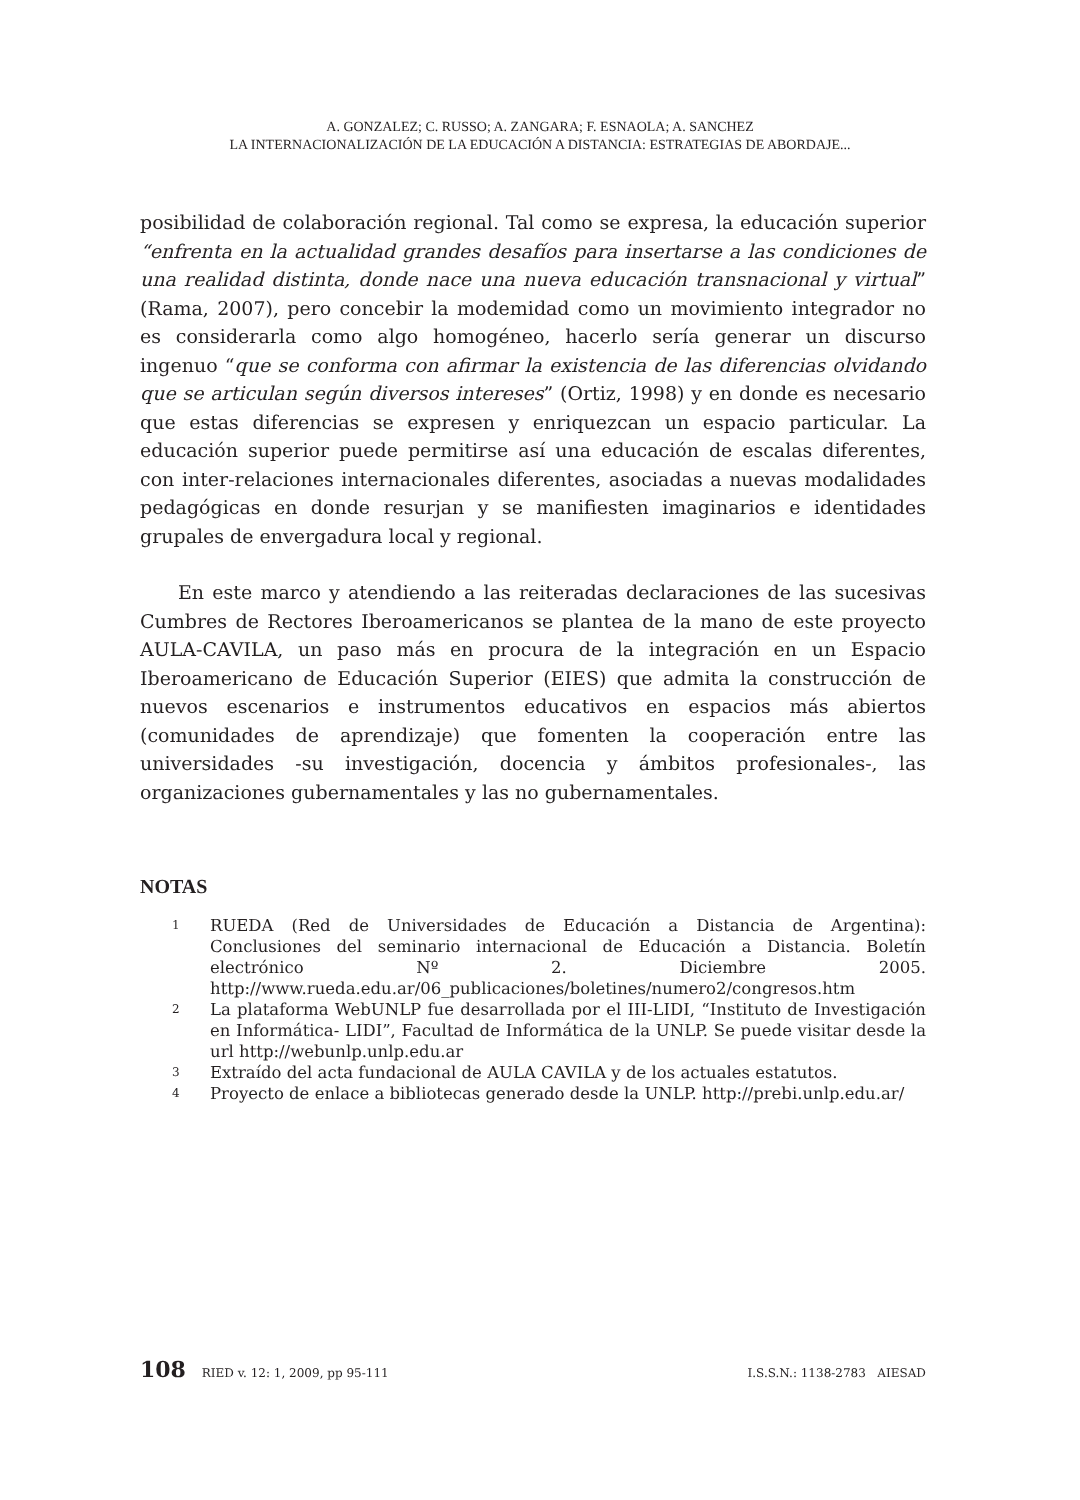A. GONZALEZ; C. RUSSO; A. ZANGARA; F. ESNAOLA; A. SANCHEZ
LA INTERNACIONALIZACIÓN DE LA EDUCACIÓN A DISTANCIA: ESTRATEGIAS DE ABORDAJE...
posibilidad de colaboración regional. Tal como se expresa, la educación superior “enfrenta en la actualidad grandes desafíos para insertarse a las condiciones de una realidad distinta, donde nace una nueva educación transnacional y virtual” (Rama, 2007), pero concebir la modemidad como un movimiento integrador no es considerarla como algo homogéneo, hacerlo sería generar un discurso ingenuo “que se conforma con afirmar la existencia de las diferencias olvidando que se articulan según diversos intereses” (Ortiz, 1998) y en donde es necesario que estas diferencias se expresen y enriquezcan un espacio particular. La educación superior puede permitirse así una educación de escalas diferentes, con inter-relaciones internacionales diferentes, asociadas a nuevas modalidades pedagógicas en donde resurjan y se manifiesten imaginarios e identidades grupales de envergadura local y regional.
En este marco y atendiendo a las reiteradas declaraciones de las sucesivas Cumbres de Rectores Iberoamericanos se plantea de la mano de este proyecto AULA-CAVILA, un paso más en procura de la integración en un Espacio Iberoamericano de Educación Superior (EIES) que admita la construcción de nuevos escenarios e instrumentos educativos en espacios más abiertos (comunidades de aprendizaje) que fomenten la cooperación entre las universidades -su investigación, docencia y ámbitos profesionales-, las organizaciones gubernamentales y las no gubernamentales.
NOTAS
1 RUEDA (Red de Universidades de Educación a Distancia de Argentina): Conclusiones del seminario internacional de Educación a Distancia. Boletín electrónico Nº 2. Diciembre 2005. http://www.rueda.edu.ar/06_publicaciones/boletines/numero2/congresos.htm
2 La plataforma WebUNLP fue desarrollada por el III-LIDI, “Instituto de Investigación en Informática- LIDI”, Facultad de Informática de la UNLP. Se puede visitar desde la url http://webunlp.unlp.edu.ar
3 Extraído del acta fundacional de AULA CAVILA y de los actuales estatutos.
4 Proyecto de enlace a bibliotecas generado desde la UNLP. http://prebi.unlp.edu.ar/
108 RIED v. 12: 1, 2009, pp 95-111 I.S.S.N.: 1138-2783 AIESAD